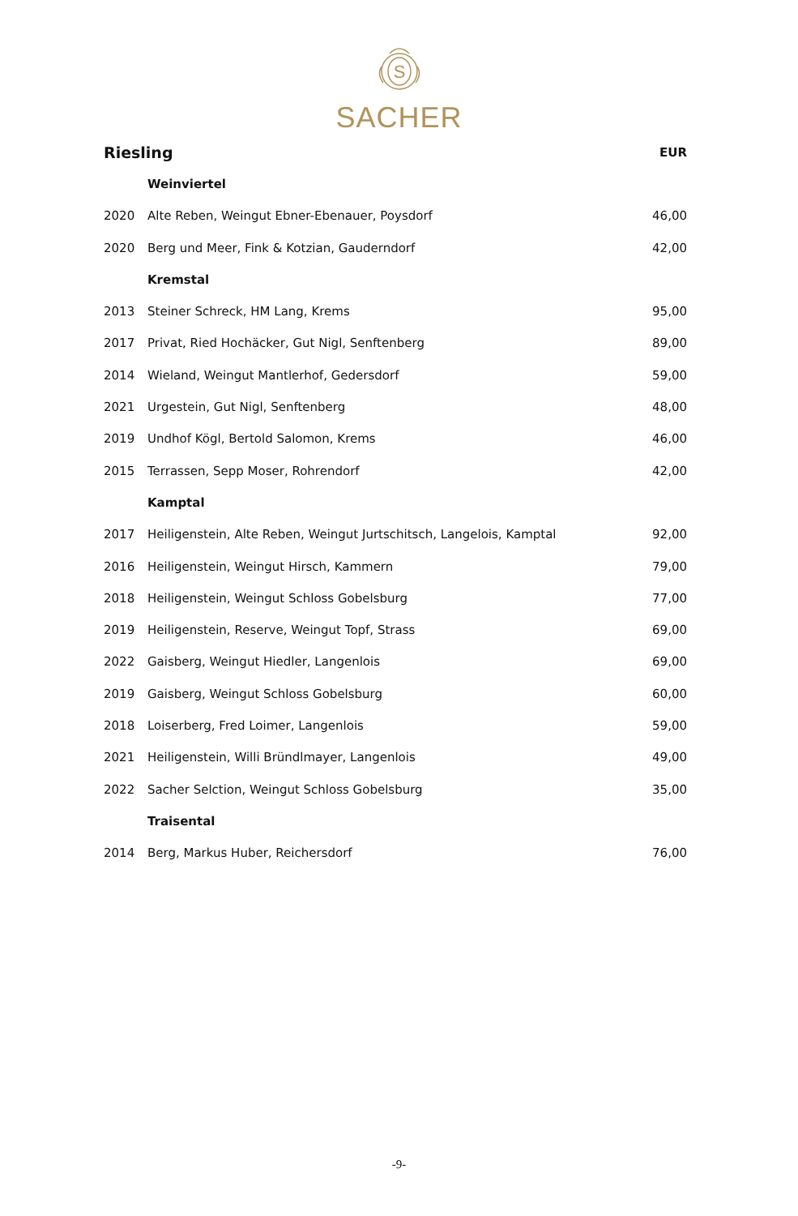S
SACHER
| Riesling | | EUR |
| --- | --- | --- |
| | Weinviertel | |
| 2020 | Alte Reben, Weingut Ebner-Ebenauer, Poysdorf | 46,00 |
| 2020 | Berg und Meer, Fink & Kotzian, Gauderndorf | 42,00 |
| | Kremstal | |
| 2013 | Steiner Schreck, HM Lang, Krems | 95,00 |
| 2017 | Privat, Ried Hochäcker, Gut Nigl, Senftenberg | 89,00 |
| 2014 | Wieland, Weingut Mantlerhof, Gedersdorf | 59,00 |
| 2021 | Urgestein, Gut Nigl, Senftenberg | 48,00 |
| 2019 | Undhof Kögl, Bertold Salomon, Krems | 46,00 |
| 2015 | Terrassen, Sepp Moser, Rohrendorf | 42,00 |
| | Kamptal | |
| 2017 | Heiligenstein, Alte Reben, Weingut Jurtschitsch, Langelois, Kamptal | 92,00 |
| 2016 | Heiligenstein, Weingut Hirsch, Kammern | 79,00 |
| 2018 | Heiligenstein, Weingut Schloss Gobelsburg | 77,00 |
| 2019 | Heiligenstein, Reserve, Weingut Topf, Strass | 69,00 |
| 2022 | Gaisberg, Weingut Hiedler, Langenlois | 69,00 |
| 2019 | Gaisberg, Weingut Schloss Gobelsburg | 60,00 |
| 2018 | Loiserberg, Fred Loimer, Langenlois | 59,00 |
| 2021 | Heiligenstein, Willi Bründlmayer, Langenlois | 49,00 |
| 2022 | Sacher Selction, Weingut Schloss Gobelsburg | 35,00 |
| | Traisental | |
| 2014 | Berg, Markus Huber, Reichersdorf | 76,00 |
-9-